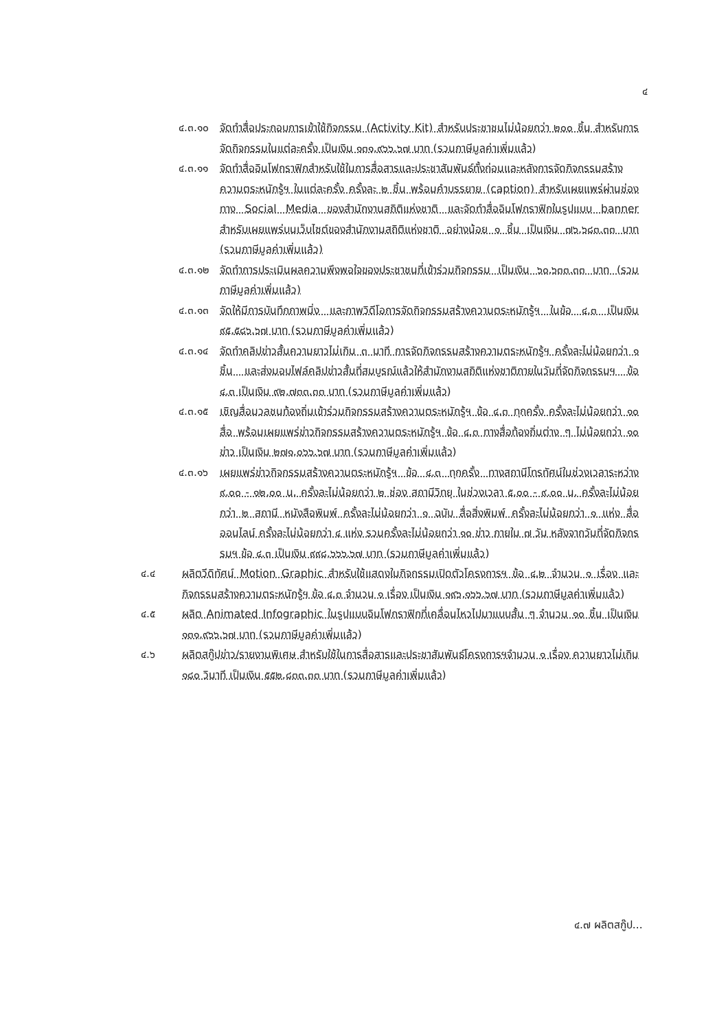๔
๔.๓.๑๐ จัดทำสื่อประกอบการเข้าใช้กิจกรรม (Activity Kit) สำหรับประชาชนไม่น้อยกว่า ๒๐๐ ชิ้น สำหรับการจัดกิจกรรมในแต่ละครั้ง เป็นเงิน ๑๓๑,๙๖๖.๖๗ บาท (รวมภาษีมูลค่าเพิ่มแล้ว)
๔.๓.๑๑ จัดทำสื่ออินโฟกราฟิกสำหรับใช้ในการสื่อสารและประชาสัมพันธ์ทั้งก่อนและหลังการจัดกิจกรรมสร้างความตระหนักรู้ฯ ในแต่ละครั้ง ครั้งละ ๒ ชิ้น พร้อมคำบรรยาย (caption) สำหรับเผยแพร่ผ่านช่องทาง Social Media ของสำนักงานสถิติแห่งชาติ และจัดทำสื่ออินโฟกราฟิกในรูปแบบ banner สำหรับเผยแพร่บนเว็บไซต์ของสำนักงานสถิติแห่งชาติ อย่างน้อย ๑ ชิ้น เป็นเงิน ๗๖,๖๘๓.๓๓ บาท (รวมภาษีมูลค่าเพิ่มแล้ว)
๔.๓.๑๒ จัดทำการประเมินผลความพึงพอใจของประชาชนที่เข้าร่วมกิจกรรม เป็นเงิน ๖๐,๖๓๓.๓๓ บาท (รวมภาษีมูลค่าเพิ่มแล้ว)
๔.๓.๑๓ จัดให้มีการบันทึกภาพนิ่ง และภาพวิดีโอการจัดกิจกรรมสร้างความตระหนักรู้ฯ ในข้อ ๔.๓ เป็นเงิน ๙๕,๕๘๖.๖๗ บาท (รวมภาษีมูลค่าเพิ่มแล้ว)
๔.๓.๑๔ จัดทำคลิปข่าวสั้นความยาวไม่เกิน ๓ นาที การจัดกิจกรรมสร้างความตระหนักรู้ฯ ครั้งละไม่น้อยกว่า ๑ ชิ้น และส่งมอบไฟล์คลิปข่าวสั้นที่สมบูรณ์แล้วให้สำนักงานสถิติแห่งชาติภายในวันที่จัดกิจกรรมฯ ข้อ ๔.๓ เป็นเงิน ๙๒,๗๓๓.๓๓ บาท (รวมภาษีมูลค่าเพิ่มแล้ว)
๔.๓.๑๕ เชิญสื่อมวลชนท้องถิ่นเข้าร่วมกิจกรรมสร้างความตระหนักรู้ฯ ข้อ ๔.๓ ทุกครั้ง ครั้งละไม่น้อยกว่า ๑๐ สื่อ พร้อมเผยแพร่ข่าวกิจกรรมสร้างความตระหนักรู้ฯ ข้อ ๔.๓ ทางสื่อท้องถิ่นต่าง ๆ ไม่น้อยกว่า ๑๐ ข่าว เป็นเงิน ๒๗๑,๐๖๖.๖๗ บาท (รวมภาษีมูลค่าเพิ่มแล้ว)
๔.๓.๑๖ เผยแพร่ข่าวกิจกรรมสร้างความตระหนักรู้ฯ ข้อ ๔.๓ ทุกครั้ง ทางสถานีโทรทัศน์ในช่วงเวลาระหว่าง ๙.๐๐ - ๑๒.๐๐ น. ครั้งละไม่น้อยกว่า ๒ ช่อง สถานีวิทยุ ในช่วงเวลา ๕.๐๐ - ๙.๐๐ น. ครั้งละไม่น้อยกว่า ๒ สถานี หนังสือพิมพ์ ครั้งละไม่น้อยกว่า ๑ ฉบับ สื่อสิ่งพิมพ์ ครั้งละไม่น้อยกว่า ๑ แห่ง สื่อออนไลน์ ครั้งละไม่น้อยกว่า ๔ แห่ง รวมครั้งละไม่น้อยกว่า ๑๐ ข่าว ภายใน ๗ วัน หลังจากวันที่จัดกิจกรรมฯ ข้อ ๔.๓ เป็นเงิน ๙๙๘,๖๖๖.๖๗ บาท (รวมภาษีมูลค่าเพิ่มแล้ว)
๔.๔ ผลิตวีดิทัศน์ Motion Graphic สำหรับใช้แสดงในกิจกรรมเปิดตัวโครงการฯ ข้อ ๔.๒ จำนวน ๑ เรื่อง และกิจกรรมสร้างความตระหนักรู้ฯ ข้อ ๔.๓ จำนวน ๑ เรื่อง เป็นเงิน ๑๙๖,๑๖๖.๖๗ บาท (รวมภาษีมูลค่าเพิ่มแล้ว)
๔.๕ ผลิต Animated Infographic ในรูปแบบอินโฟกราฟิกที่เคลื่อนไหวไปมาแบบสั้น ๆ จำนวน ๑๐ ชิ้น เป็นเงิน ๑๓๑,๙๖๖.๖๗ บาท (รวมภาษีมูลค่าเพิ่มแล้ว)
๔.๖ ผลิตสกู๊ปข่าว/รายงานพิเศษ สำหรับใช้ในการสื่อสารและประชาสัมพันธ์โครงการฯจำนวน ๑ เรื่อง ความยาวไม่เกิน ๑๘๐ วินาที เป็นเงิน ๕๕๒,๘๓๓.๓๓ บาท (รวมภาษีมูลค่าเพิ่มแล้ว)
๔.๗ ผลิตสกู๊ป...